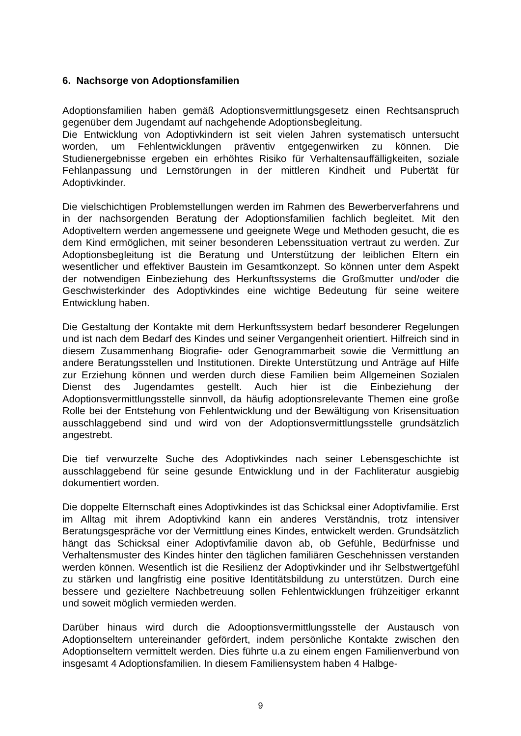6. Nachsorge von Adoptionsfamilien
Adoptionsfamilien haben gemäß Adoptionsvermittlungsgesetz einen Rechtsanspruch gegenüber dem Jugendamt auf nachgehende Adoptionsbegleitung.
Die Entwicklung von Adoptivkindern ist seit vielen Jahren systematisch untersucht worden, um Fehlentwicklungen präventiv entgegenwirken zu können. Die Studienergebnisse ergeben ein erhöhtes Risiko für Verhaltensauffälligkeiten, soziale Fehlanpassung und Lernstörungen in der mittleren Kindheit und Pubertät für Adoptivkinder.
Die vielschichtigen Problemstellungen werden im Rahmen des Bewerberverfahrens und in der nachsorgenden Beratung der Adoptionsfamilien fachlich begleitet. Mit den Adoptiveltern werden angemessene und geeignete Wege und Methoden gesucht, die es dem Kind ermöglichen, mit seiner besonderen Lebenssituation vertraut zu werden. Zur Adoptionsbegleitung ist die Beratung und Unterstützung der leiblichen Eltern ein wesentlicher und effektiver Baustein im Gesamtkonzept. So können unter dem Aspekt der notwendigen Einbeziehung des Herkunftssystems die Großmutter und/oder die Geschwisterkinder des Adoptivkindes eine wichtige Bedeutung für seine weitere Entwicklung haben.
Die Gestaltung der Kontakte mit dem Herkunftssystem bedarf besonderer Regelungen und ist nach dem Bedarf des Kindes und seiner Vergangenheit orientiert. Hilfreich sind in diesem Zusammenhang Biografie- oder Genogrammarbeit sowie die Vermittlung an andere Beratungsstellen und Institutionen. Direkte Unterstützung und Anträge auf Hilfe zur Erziehung können und werden durch diese Familien beim Allgemeinen Sozialen Dienst des Jugendamtes gestellt. Auch hier ist die Einbeziehung der Adoptionsvermittlungsstelle sinnvoll, da häufig adoptionsrelevante Themen eine große Rolle bei der Entstehung von Fehlentwicklung und der Bewältigung von Krisensituation ausschlaggebend sind und wird von der Adoptionsvermittlungsstelle grundsätzlich angestrebt.
Die tief verwurzelte Suche des Adoptivkindes nach seiner Lebensgeschichte ist ausschlaggebend für seine gesunde Entwicklung und in der Fachliteratur ausgiebig dokumentiert worden.
Die doppelte Elternschaft eines Adoptivkindes ist das Schicksal einer Adoptivfamilie. Erst im Alltag mit ihrem Adoptivkind kann ein anderes Verständnis, trotz intensiver Beratungsgespräche vor der Vermittlung eines Kindes, entwickelt werden. Grundsätzlich hängt das Schicksal einer Adoptivfamilie davon ab, ob Gefühle, Bedürfnisse und Verhaltensmuster des Kindes hinter den täglichen familiären Geschehnissen verstanden werden können. Wesentlich ist die Resilienz der Adoptivkinder und ihr Selbstwertgefühl zu stärken und langfristig eine positive Identitätsbildung zu unterstützen. Durch eine bessere und gezieltere Nachbetreuung sollen Fehlentwicklungen frühzeitiger erkannt und soweit möglich vermieden werden.
Darüber hinaus wird durch die Adooptionsvermittlungsstelle der Austausch von Adoptionseltern untereinander gefördert, indem persönliche Kontakte zwischen den Adoptionseltern vermittelt werden. Dies führte u.a zu einem engen Familienverbund von insgesamt 4 Adoptionsfamilien. In diesem Familiensystem haben 4 Halbge-
9